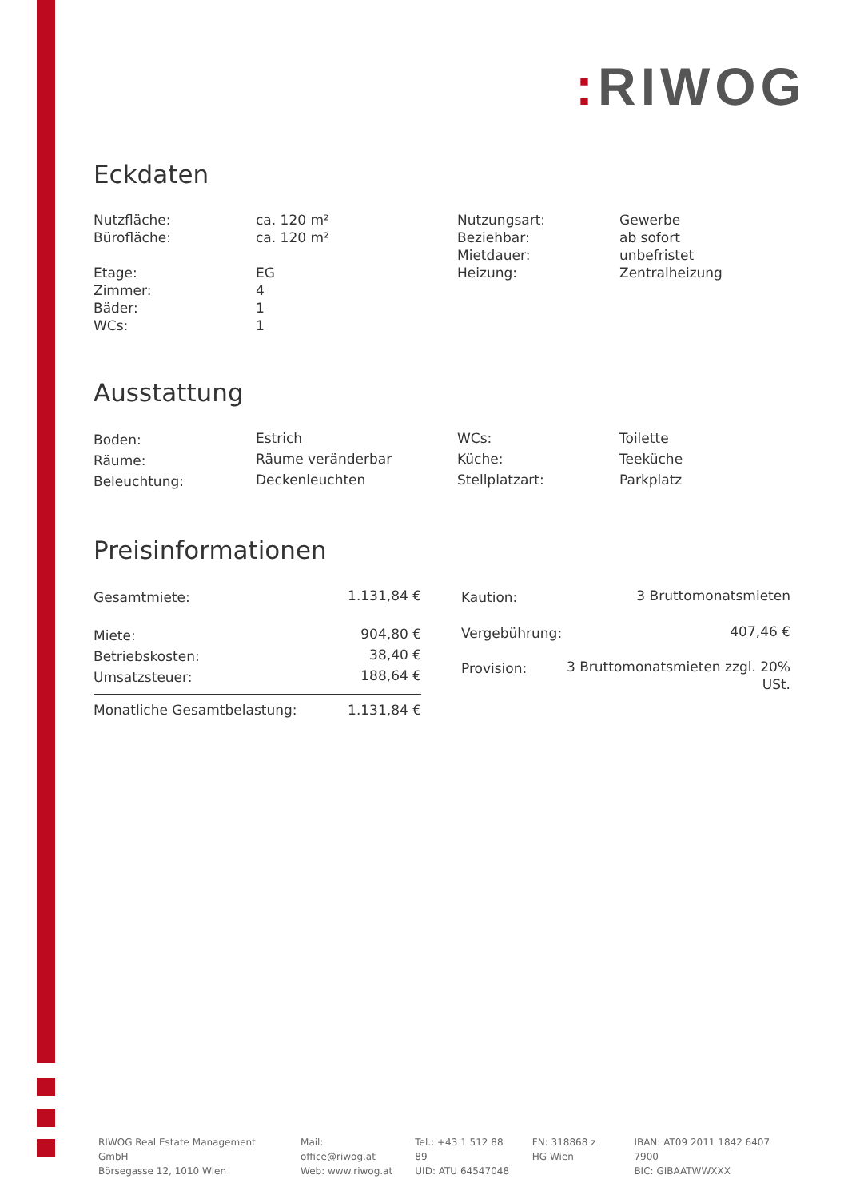: RIWOG
Eckdaten
| Nutzfläche: | ca. 120 m² | Nutzungsart: | Gewerbe |
| Bürofläche: | ca. 120 m² | Beziehbar: | ab sofort |
| | | Mietdauer: | unbefristet |
| Etage: | EG | Heizung: | Zentralheizung |
| Zimmer: | 4 | | |
| Bäder: | 1 | | |
| WCs: | 1 | | |
Ausstattung
| Boden: | Estrich | WCs: | Toilette |
| Räume: | Räume veränderbar | Küche: | Teeküche |
| Beleuchtung: | Deckenleuchten | Stellplatzart: | Parkplatz |
Preisinformationen
| Gesamtmiete: | 1.131,84 € |
| Miete: | 904,80 € |
| Betriebskosten: | 38,40 € |
| Umsatzsteuer: | 188,64 € |
| Monatliche Gesamtbelastung: | 1.131,84 € |
| Kaution: | 3 Bruttomonatsmieten |
| Vergebührung: | 407,46 € |
| Provision: | 3 Bruttomonatsmieten zzgl. 20% USt. |
RIWOG Real Estate Management GmbH
Börsegasse 12, 1010 Wien
Mail: office@riwog.at
Web: www.riwog.at
Tel.: +43 1 512 88 89
UID: ATU 64547048
FN: 318868 z
HG Wien
IBAN: AT09 2011 1842 6407 7900
BIC: GIBAATWWXXX